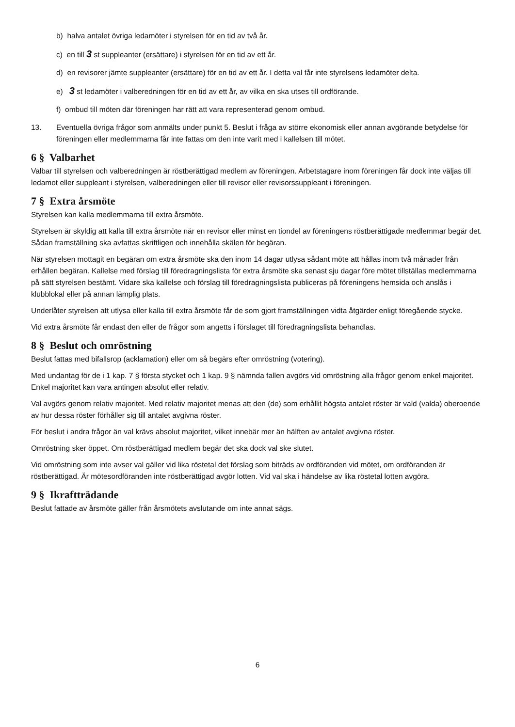b) halva antalet övriga ledamöter i styrelsen för en tid av två år.
c) en till 3 st suppleanter (ersättare) i styrelsen för en tid av ett år.
d) en revisorer jämte suppleanter (ersättare) för en tid av ett år. I detta val får inte styrelsens ledamöter delta.
e) 3 st ledamöter i valberedningen för en tid av ett år, av vilka en ska utses till ordförande.
f) ombud till möten där föreningen har rätt att vara representerad genom ombud.
13. Eventuella övriga frågor som anmälts under punkt 5. Beslut i fråga av större ekonomisk eller annan avgörande betydelse för föreningen eller medlemmarna får inte fattas om den inte varit med i kallelsen till mötet.
6 § Valbarhet
Valbar till styrelsen och valberedningen är röstberättigad medlem av föreningen. Arbetstagare inom föreningen får dock inte väljas till ledamot eller suppleant i styrelsen, valberedningen eller till revisor eller revisorssuppleant i föreningen.
7 § Extra årsmöte
Styrelsen kan kalla medlemmarna till extra årsmöte.
Styrelsen är skyldig att kalla till extra årsmöte när en revisor eller minst en tiondel av föreningens röstberättigade medlemmar begär det. Sådan framställning ska avfattas skriftligen och innehålla skälen för begäran.
När styrelsen mottagit en begäran om extra årsmöte ska den inom 14 dagar utlysa sådant möte att hållas inom två månader från erhållen begäran. Kallelse med förslag till föredragningslista för extra årsmöte ska senast sju dagar före mötet tillställas medlemmarna på sätt styrelsen bestämt. Vidare ska kallelse och förslag till föredragningslista publiceras på föreningens hemsida och anslås i klubblokal eller på annan lämplig plats.
Underlåter styrelsen att utlysa eller kalla till extra årsmöte får de som gjort framställningen vidta åtgärder enligt föregående stycke.
Vid extra årsmöte får endast den eller de frågor som angetts i förslaget till föredragningslista behandlas.
8 § Beslut och omröstning
Beslut fattas med bifallsrop (acklamation) eller om så begärs efter omröstning (votering).
Med undantag för de i 1 kap. 7 § första stycket och 1 kap. 9 § nämnda fallen avgörs vid omröstning alla frågor genom enkel majoritet. Enkel majoritet kan vara antingen absolut eller relativ.
Val avgörs genom relativ majoritet. Med relativ majoritet menas att den (de) som erhållit högsta antalet röster är vald (valda) oberoende av hur dessa röster förhåller sig till antalet avgivna röster.
För beslut i andra frågor än val krävs absolut majoritet, vilket innebär mer än hälften av antalet avgivna röster.
Omröstning sker öppet. Om röstberättigad medlem begär det ska dock val ske slutet.
Vid omröstning som inte avser val gäller vid lika röstetal det förslag som biträds av ordföranden vid mötet, om ordföranden är röstberättigad. Är mötesordföranden inte röstberättigad avgör lotten. Vid val ska i händelse av lika röstetal lotten avgöra.
9 § Ikraftträdande
Beslut fattade av årsmöte gäller från årsmötets avslutande om inte annat sägs.
6